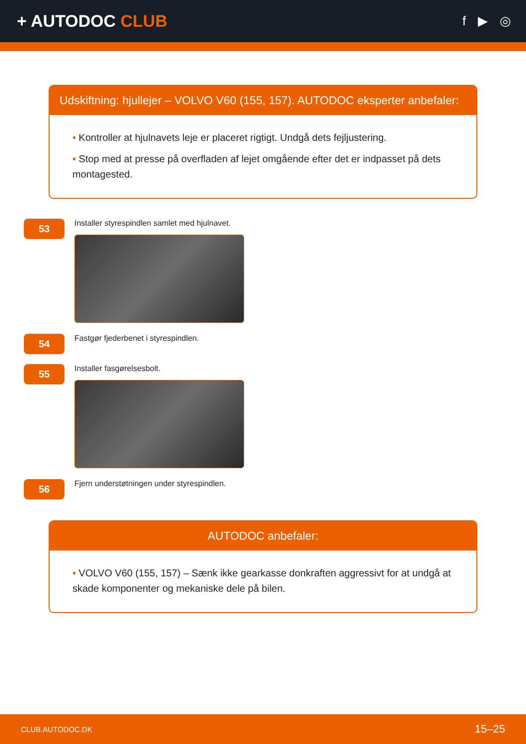+ AUTODOC CLUB
f ▶ ◎
Udskiftning: hjullejer – VOLVO V60 (155, 157). AUTODOC eksperter anbefaler:
• Kontroller at hjulnavets leje er placeret rigtigt. Undgå dets fejljustering.
• Stop med at presse på overfladen af lejet omgående efter det er indpasset på dets montagested.
53
Installer styrespindlen samlet med hjulnavet.
54
Fastgør fjederbenet i styrespindlen.
55
Installer fasgørelsesbolt.
56
Fjern understøtningen under styrespindlen.
AUTODOC anbefaler:
• VOLVO V60 (155, 157) – Sænk ikke gearkasse donkraften aggressivt for at undgå at skade komponenter og mekaniske dele på bilen.
CLUB.AUTODOC.DK 15–25